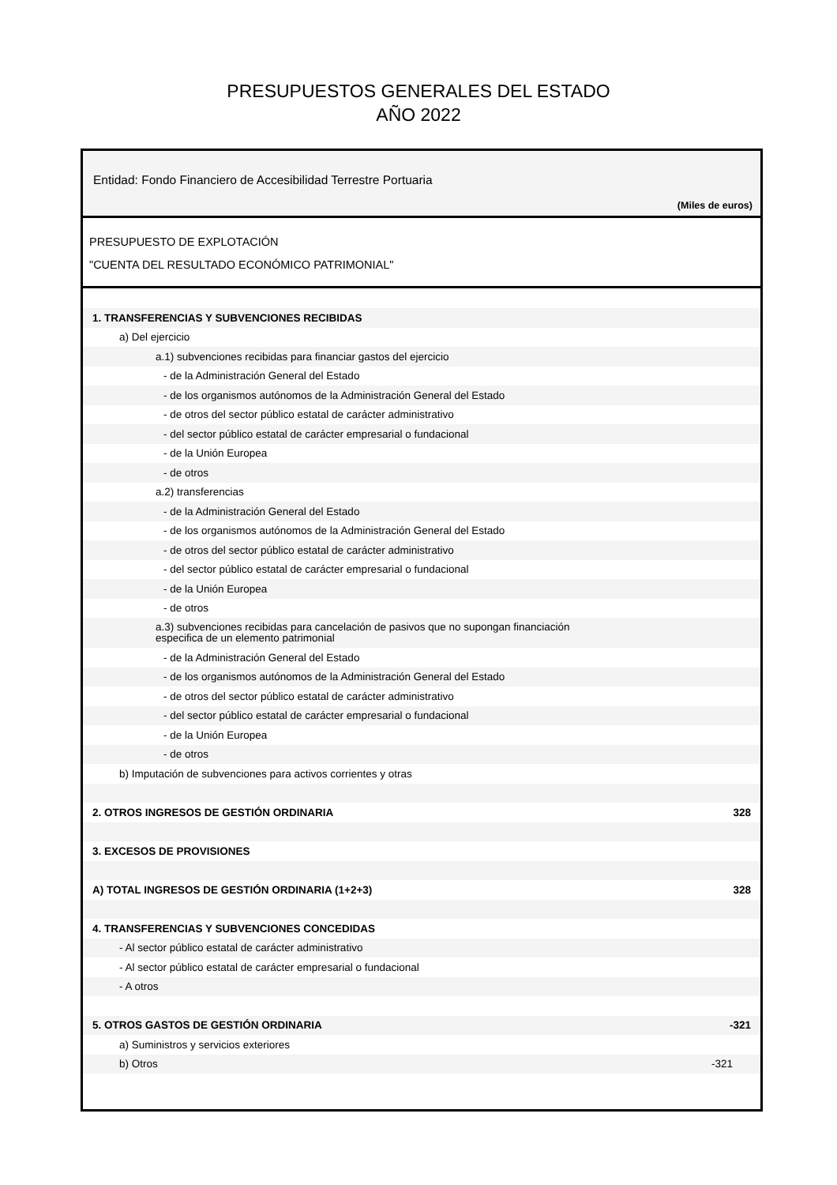PRESUPUESTOS GENERALES DEL ESTADO
AÑO 2022
Entidad: Fondo Financiero de Accesibilidad Terrestre Portuaria
(Miles de euros)
PRESUPUESTO DE EXPLOTACIÓN
"CUENTA DEL RESULTADO ECONÓMICO PATRIMONIAL"
| 1. TRANSFERENCIAS Y SUBVENCIONES RECIBIDAS | |
| a) Del ejercicio | |
| a.1) subvenciones recibidas para financiar gastos del ejercicio | |
| - de la Administración General del Estado | |
| - de los organismos autónomos de la Administración General del Estado | |
| - de otros del sector público estatal de carácter administrativo | |
| - del sector público estatal de carácter empresarial o fundacional | |
| - de la Unión Europea | |
| - de otros | |
| a.2) transferencias | |
| - de la Administración General del Estado | |
| - de los organismos autónomos de la Administración General del Estado | |
| - de otros del sector público estatal de carácter administrativo | |
| - del sector público estatal de carácter empresarial o fundacional | |
| - de la Unión Europea | |
| - de otros | |
| a.3) subvenciones recibidas para cancelación de pasivos que no supongan financiación especifica de un elemento patrimonial | |
| - de la Administración General del Estado | |
| - de los organismos autónomos de la Administración General del Estado | |
| - de otros del sector público estatal de carácter administrativo | |
| - del sector público estatal de carácter empresarial o fundacional | |
| - de la Unión Europea | |
| - de otros | |
| b) Imputación de subvenciones para activos corrientes y otras | |
| 2. OTROS INGRESOS DE GESTIÓN ORDINARIA | 328 |
| 3. EXCESOS DE PROVISIONES | |
| A) TOTAL INGRESOS DE GESTIÓN ORDINARIA (1+2+3) | 328 |
| 4. TRANSFERENCIAS Y SUBVENCIONES CONCEDIDAS | |
| - Al sector público estatal de carácter administrativo | |
| - Al sector público estatal de carácter empresarial o fundacional | |
| - A otros | |
| 5. OTROS GASTOS DE GESTIÓN ORDINARIA | -321 |
| a) Suministros y servicios exteriores | |
| b) Otros | -321 |